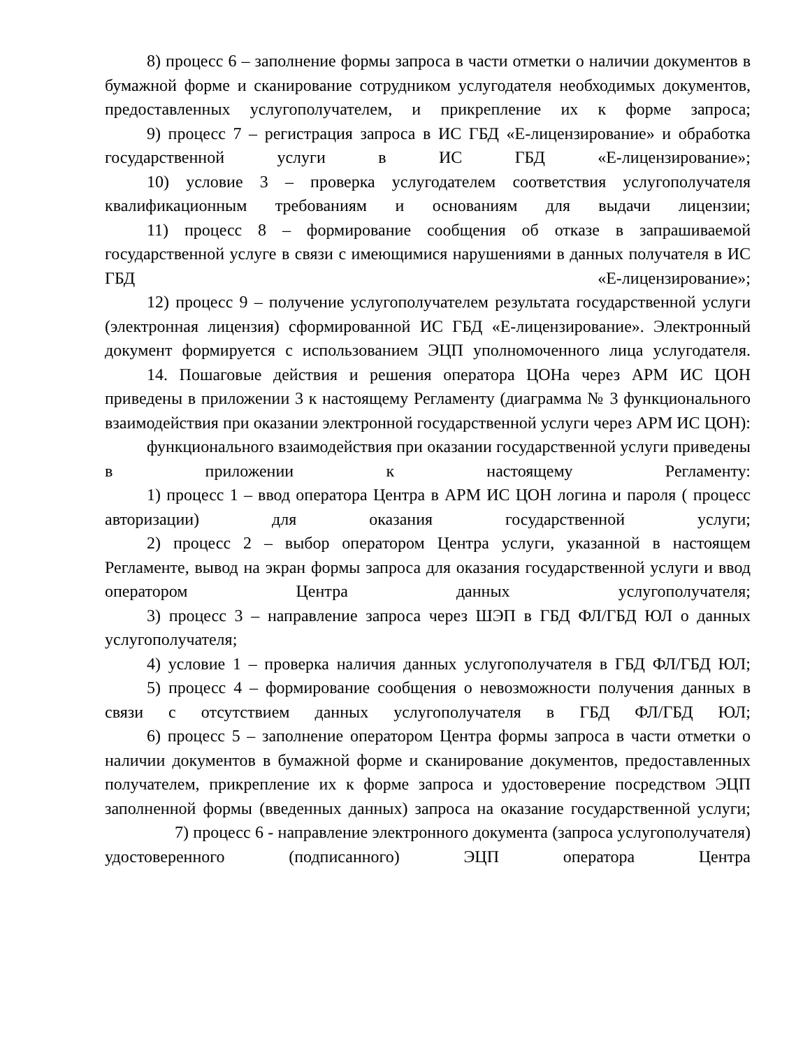8) процесс 6 – заполнение формы запроса в части отметки о наличии документов в бумажной форме и сканирование сотрудником услугодателя необходимых документов, предоставленных услугополучателем, и прикрепление их к форме запроса;
9) процесс 7 – регистрация запроса в ИС ГБД «Е-лицензирование» и обработка государственной услуги в ИС ГБД «Е-лицензирование»;
10) условие 3 – проверка услугодателем соответствия услугополучателя квалификационным требованиям и основаниям для выдачи лицензии;
11) процесс 8 – формирование сообщения об отказе в запрашиваемой государственной услуге в связи с имеющимися нарушениями в данных получателя в ИС ГБД «Е-лицензирование»;
12) процесс 9 – получение услугополучателем результата государственной услуги (электронная лицензия) сформированной ИС ГБД «Е-лицензирование». Электронный документ формируется с использованием ЭЦП уполномоченного лица услугодателя.
14. Пошаговые действия и решения оператора ЦОНа через АРМ ИС ЦОН приведены в приложении 3 к настоящему Регламенту (диаграмма № 3 функционального взаимодействия при оказании электронной государственной услуги через АРМ ИС ЦОН):
функционального взаимодействия при оказании государственной услуги приведены в приложении к настоящему Регламенту:
1) процесс 1 – ввод оператора Центра в АРМ ИС ЦОН логина и пароля ( процесс авторизации) для оказания государственной услуги;
2) процесс 2 – выбор оператором Центра услуги, указанной в настоящем Регламенте, вывод на экран формы запроса для оказания государственной услуги и ввод оператором Центра данных услугополучателя;
3) процесс 3 – направление запроса через ШЭП в ГБД ФЛ/ГБД ЮЛ о данных услугополучателя;
4) условие 1 – проверка наличия данных услугополучателя в ГБД ФЛ/ГБД ЮЛ;
5) процесс 4 – формирование сообщения о невозможности получения данных в связи с отсутствием данных услугополучателя в ГБД ФЛ/ГБД ЮЛ;
6) процесс 5 – заполнение оператором Центра формы запроса в части отметки о наличии документов в бумажной форме и сканирование документов, предоставленных получателем, прикрепление их к форме запроса и удостоверение посредством ЭЦП заполненной формы (введенных данных) запроса на оказание государственной услуги;
7) процесс 6 - направление электронного документа (запроса услугополучателя) удостоверенного (подписанного) ЭЦП оператора Центра